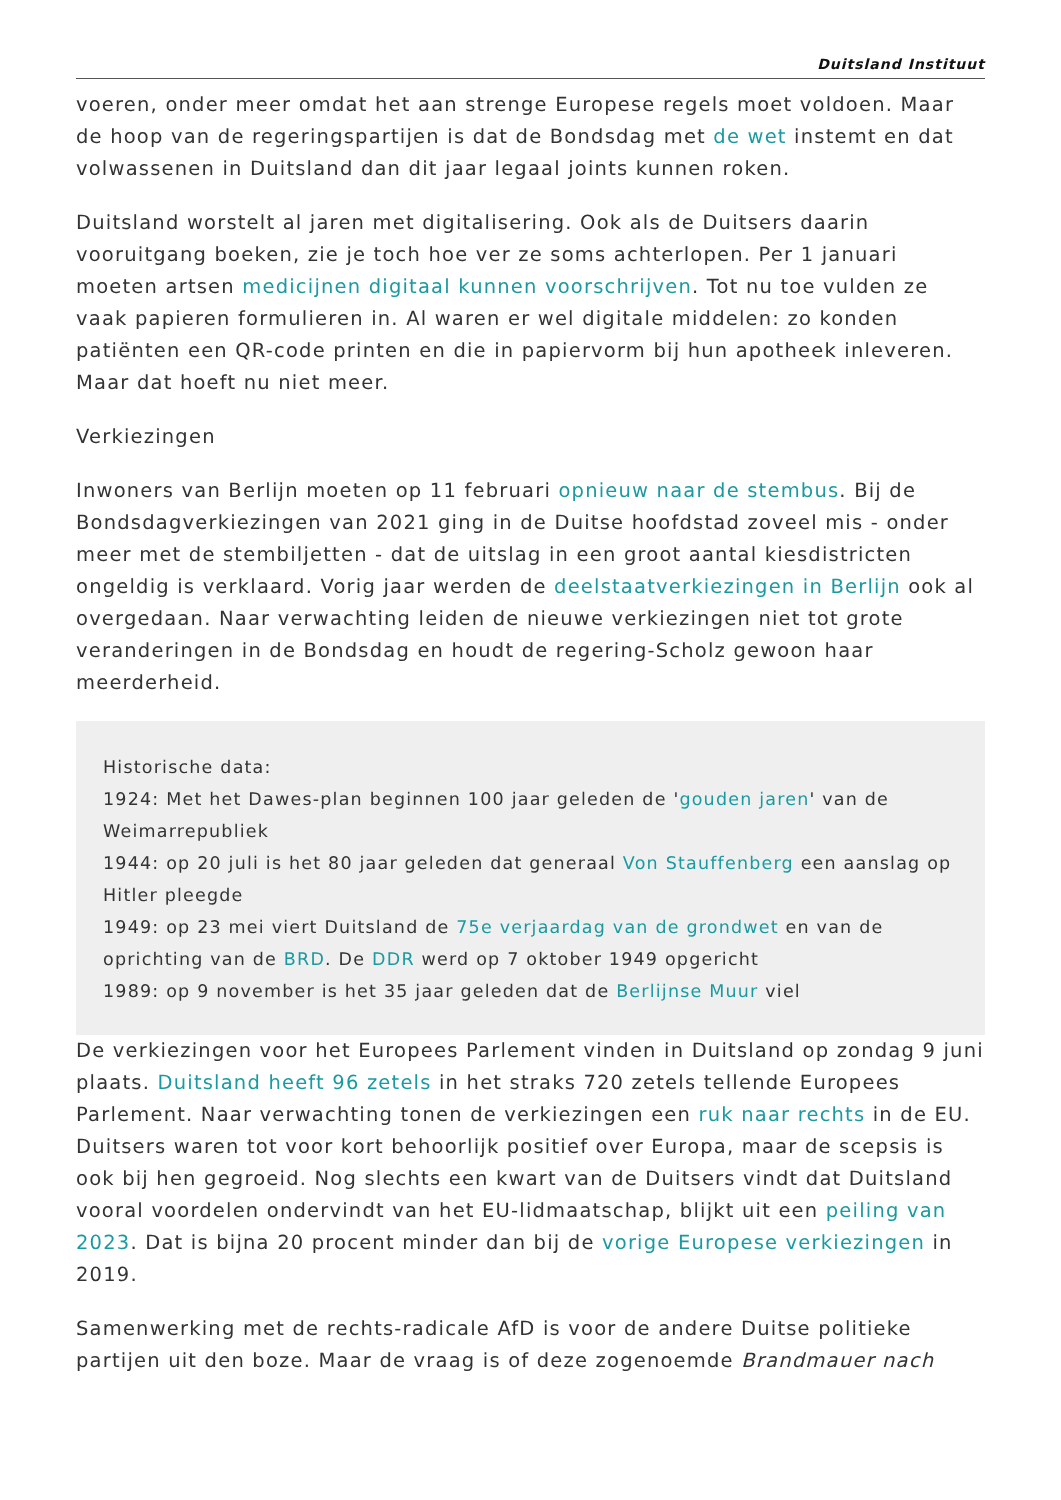Duitsland Instituut
voeren, onder meer omdat het aan strenge Europese regels moet voldoen. Maar de hoop van de regeringspartijen is dat de Bondsdag met de wet instemt en dat volwassenen in Duitsland dan dit jaar legaal joints kunnen roken.
Duitsland worstelt al jaren met digitalisering. Ook als de Duitsers daarin vooruitgang boeken, zie je toch hoe ver ze soms achterlopen. Per 1 januari moeten artsen medicijnen digitaal kunnen voorschrijven. Tot nu toe vulden ze vaak papieren formulieren in. Al waren er wel digitale middelen: zo konden patiënten een QR-code printen en die in papiervorm bij hun apotheek inleveren. Maar dat hoeft nu niet meer.
Verkiezingen
Inwoners van Berlijn moeten op 11 februari opnieuw naar de stembus. Bij de Bondsdagverkiezingen van 2021 ging in de Duitse hoofdstad zoveel mis - onder meer met de stembiljetten - dat de uitslag in een groot aantal kiesdistricten ongeldig is verklaard. Vorig jaar werden de deelstaatverkiezingen in Berlijn ook al overgedaan. Naar verwachting leiden de nieuwe verkiezingen niet tot grote veranderingen in de Bondsdag en houdt de regering-Scholz gewoon haar meerderheid.
Historische data:
1924: Met het Dawes-plan beginnen 100 jaar geleden de 'gouden jaren' van de Weimarrepubliek
1944: op 20 juli is het 80 jaar geleden dat generaal Von Stauffenberg een aanslag op Hitler pleegde
1949: op 23 mei viert Duitsland de 75e verjaardag van de grondwet en van de oprichting van de BRD. De DDR werd op 7 oktober 1949 opgericht
1989: op 9 november is het 35 jaar geleden dat de Berlijnse Muur viel
De verkiezingen voor het Europees Parlement vinden in Duitsland op zondag 9 juni plaats. Duitsland heeft 96 zetels in het straks 720 zetels tellende Europees Parlement. Naar verwachting tonen de verkiezingen een ruk naar rechts in de EU. Duitsers waren tot voor kort behoorlijk positief over Europa, maar de scepsis is ook bij hen gegroeid. Nog slechts een kwart van de Duitsers vindt dat Duitsland vooral voordelen ondervindt van het EU-lidmaatschap, blijkt uit een peiling van 2023. Dat is bijna 20 procent minder dan bij de vorige Europese verkiezingen in 2019.
Samenwerking met de rechts-radicale AfD is voor de andere Duitse politieke partijen uit den boze. Maar de vraag is of deze zogenoemde Brandmauer nach